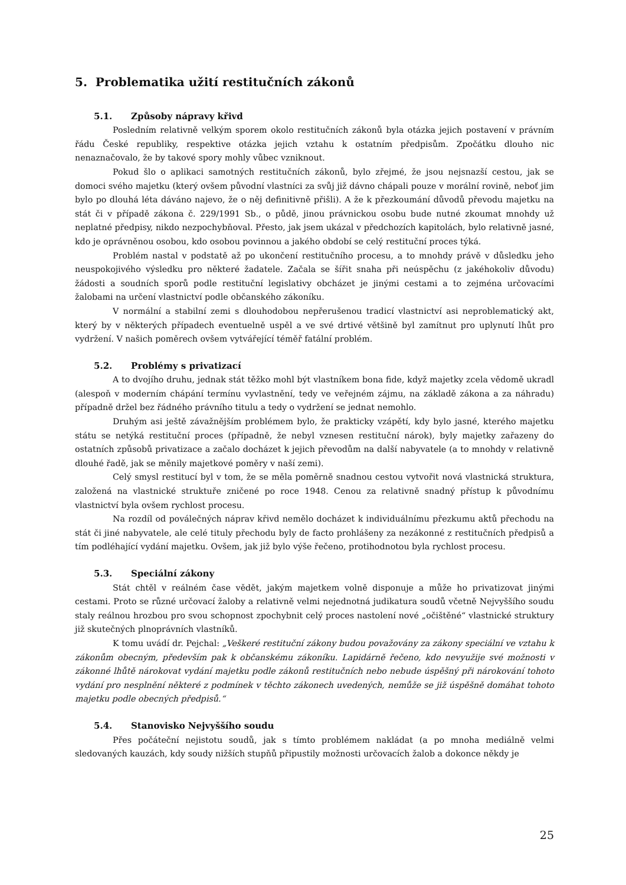5. Problematika užití restitučních zákonů
5.1. Způsoby nápravy křivd
Posledním relativně velkým sporem okolo restitučních zákonů byla otázka jejich postavení v právním řádu České republiky, respektive otázka jejich vztahu k ostatním předpisům. Zpočátku dlouho nic nenaznačovalo, že by takové spory mohly vůbec vzniknout.
Pokud šlo o aplikaci samotných restitučních zákonů, bylo zřejmé, že jsou nejsnazší cestou, jak se domoci svého majetku (který ovšem původní vlastníci za svůj již dávno chápali pouze v morální rovině, neboť jim bylo po dlouhá léta dáváno najevo, že o něj definitivně přišli). A že k přezkoumání důvodů převodu majetku na stát či v případě zákona č. 229/1991 Sb., o půdě, jinou právnickou osobu bude nutné zkoumat mnohdy už neplatné předpisy, nikdo nezpochybňoval. Přesto, jak jsem ukázal v předchozích kapitolách, bylo relativně jasné, kdo je oprávněnou osobou, kdo osobou povinnou a jakého období se celý restituční proces týká.
Problém nastal v podstatě až po ukončení restitučního procesu, a to mnohdy právě v důsledku jeho neuspokojivého výsledku pro některé žadatele. Začala se šířit snaha při neúspěchu (z jakéhokoliv důvodu) žádosti a soudních sporů podle restituční legislativy obcházet je jinými cestami a to zejména určovacími žalobami na určení vlastnictví podle občanského zákoníku.
V normální a stabilní zemi s dlouhodobou nepřerušenou tradicí vlastnictví asi neproblematický akt, který by v některých případech eventuelně uspěl a ve své drtivé většině byl zamítnut pro uplynutí lhůt pro vydržení. V našich poměrech ovšem vytvářející téměř fatální problém.
5.2. Problémy s privatizací
A to dvojího druhu, jednak stát těžko mohl být vlastníkem bona fide, když majetky zcela vědomě ukradl (alespoň v moderním chápání termínu vyvlastnění, tedy ve veřejném zájmu, na základě zákona a za náhradu) případně držel bez řádného právního titulu a tedy o vydržení se jednat nemohlo.
Druhým asi ještě závažnějším problémem bylo, že prakticky vzápětí, kdy bylo jasné, kterého majetku státu se netýká restituční proces (případně, že nebyl vznesen restituční nárok), byly majetky zařazeny do ostatních způsobů privatizace a začalo docházet k jejich převodům na další nabyvatele (a to mnohdy v relativně dlouhé řadě, jak se měnily majetkové poměry v naší zemi).
Celý smysl restitucí byl v tom, že se měla poměrně snadnou cestou vytvořit nová vlastnická struktura, založená na vlastnické struktuře zničené po roce 1948. Cenou za relativně snadný přístup k původnímu vlastnictví byla ovšem rychlost procesu.
Na rozdíl od poválečných náprav křivd nemělo docházet k individuálnímu přezkumu aktů přechodu na stát či jiné nabyvatele, ale celé tituly přechodu byly de facto prohlášeny za nezákonné z restitučních předpisů a tím podléhající vydání majetku. Ovšem, jak již bylo výše řečeno, protihodnotou byla rychlost procesu.
5.3. Speciální zákony
Stát chtěl v reálném čase vědět, jakým majetkem volně disponuje a může ho privatizovat jinými cestami. Proto se různé určovací žaloby a relativně velmi nejednotná judikatura soudů včetně Nejvyššího soudu staly reálnou hrozbou pro svou schopnost zpochybnit celý proces nastolení nové „očištěné“ vlastnické struktury již skutečných plnoprávních vlastníků.
K tomu uvádí dr. Pejchal: „Veškeré restituční zákony budou považovány za zákony speciální ve vztahu k zákonům obecným, především pak k občanskému zákoníku. Lapidárně řečeno, kdo nevyužije své možnosti v zákonné lhůtě nárokovat vydání majetku podle zákonů restitučních nebo nebude úspěšný při nárokování tohoto vydání pro nesplnění některé z podmínek v těchto zákonech uvedených, nemůže se již úspěšně domáhat tohoto majetku podle obecných předpisů.“
5.4. Stanovisko Nejvyššího soudu
Přes počáteční nejistotu soudů, jak s tímto problémem nakládat (a po mnoha mediálně velmi sledovaných kauzách, kdy soudy nižších stupňů připustily možnosti určovacích žalob a dokonce někdy je
25